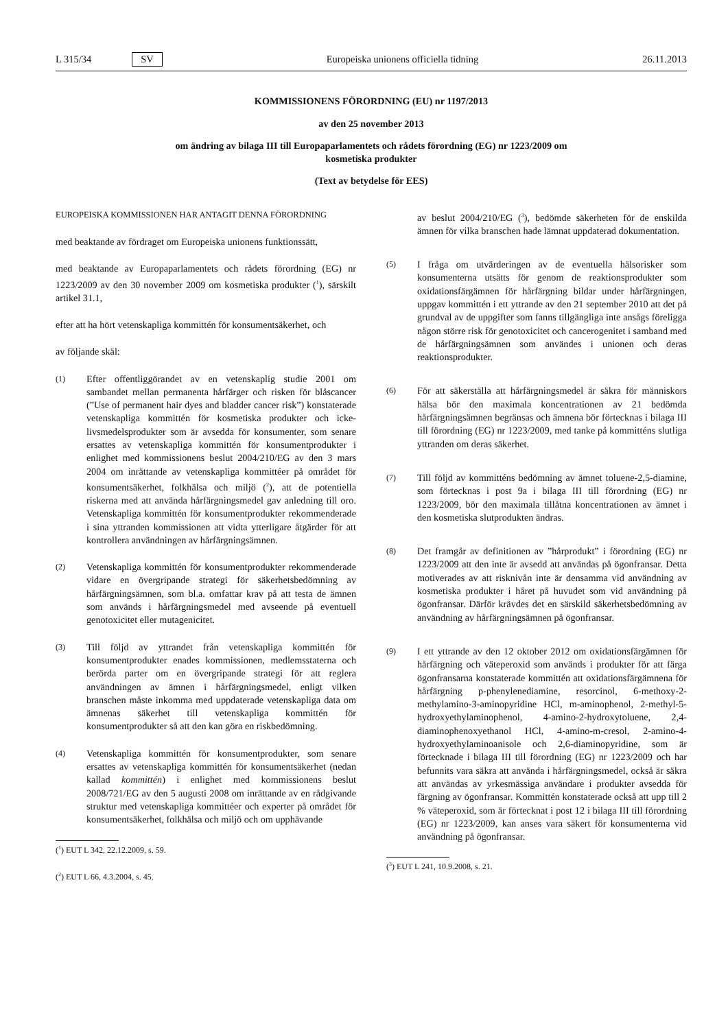L 315/34 SV Europeiska unionens officiella tidning 26.11.2013
KOMMISSIONENS FÖRORDNING (EU) nr 1197/2013
av den 25 november 2013
om ändring av bilaga III till Europaparlamentets och rådets förordning (EG) nr 1223/2009 om
kosmetiska produkter
(Text av betydelse för EES)
EUROPEISKA KOMMISSIONEN HAR ANTAGIT DENNA FÖRORDNING
med beaktande av fördraget om Europeiska unionens funktionssätt,
med beaktande av Europaparlamentets och rådets förordning (EG) nr 1223/2009 av den 30 november 2009 om kosmetiska produkter (<sup>1</sup>), särskilt artikel 31.1,
efter att ha hört vetenskapliga kommittén för konsumentsäkerhet, och
av följande skäl:
(1) Efter offentliggörandet av en vetenskaplig studie 2001 om sambandet mellan permanenta hårfärger och risken för blåscancer (”Use of permanent hair dyes and bladder cancer risk”) konstaterade vetenskapliga kommittén för kosmetiska produkter och icke-livsmedelsprodukter som är avsedda för konsumenter, som senare ersattes av vetenskapliga kommittén för konsumentprodukter i enlighet med kommissionens beslut 2004/210/EG av den 3 mars 2004 om inrättande av vetenskapliga kommittéer på området för konsumentsäkerhet, folkhälsa och miljö (<sup>2</sup>), att de potentiella riskerna med att använda hårfärgningsmedel gav anledning till oro. Vetenskapliga kommittén för konsumentprodukter rekommenderade i sina yttranden kommissionen att vidta ytterligare åtgärder för att kontrollera användningen av hårfärgningsämnen.
(2) Vetenskapliga kommittén för konsumentprodukter rekommenderade vidare en övergripande strategi för säkerhetsbedömning av hårfärgningsämnen, som bl.a. omfattar krav på att testa de ämnen som används i hårfärgningsmedel med avseende på eventuell genotoxicitet eller mutagenicitet.
(3) Till följd av yttrandet från vetenskapliga kommittén för konsumentprodukter enades kommissionen, medlemsstaterna och berörda parter om en övergripande strategi för att reglera användningen av ämnen i hårfärgningsmedel, enligt vilken branschen måste inkomma med uppdaterade vetenskapliga data om ämnenas säkerhet till vetenskapliga kommittén för konsumentprodukter så att den kan göra en riskbedömning.
(4) Vetenskapliga kommittén för konsumentprodukter, som senare ersattes av vetenskapliga kommittén för konsumentsäkerhet (nedan kallad kommittén) i enlighet med kommissionens beslut 2008/721/EG av den 5 augusti 2008 om inrättande av en rådgivande struktur med vetenskapliga kommittéer och experter på området för konsumentsäkerhet, folkhälsa och miljö och om upphävande
(<sup>1</sup>) EUT L 342, 22.12.2009, s. 59.
(<sup>2</sup>) EUT L 66, 4.3.2004, s. 45.
av beslut 2004/210/EG (<sup>3</sup>), bedömde säkerheten för de enskilda ämnen för vilka branschen hade lämnat uppdaterad dokumentation.
(5) I fråga om utvärderingen av de eventuella hälsorisker som konsumenterna utsätts för genom de reaktionsprodukter som oxidationsfärgämnen för hårfärgning bildar under hårfärgningen, uppgav kommittén i ett yttrande av den 21 september 2010 att det på grundval av de uppgifter som fanns tillgängliga inte ansågs föreligga någon större risk för genotoxicitet och cancerogenitet i samband med de hårfärgningsämnen som användes i unionen och deras reaktionsprodukter.
(6) För att säkerställa att hårfärgningsmedel är säkra för människors hälsa bör den maximala koncentrationen av 21 bedömda hårfärgningsämnen begränsas och ämnena bör förtecknas i bilaga III till förordning (EG) nr 1223/2009, med tanke på kommitténs slutliga yttranden om deras säkerhet.
(7) Till följd av kommitténs bedömning av ämnet toluene-2,5-diamine, som förtecknas i post 9a i bilaga III till förordning (EG) nr 1223/2009, bör den maximala tillåtna koncentrationen av ämnet i den kosmetiska slutprodukten ändras.
(8) Det framgår av definitionen av ”hårprodukt” i förordning (EG) nr 1223/2009 att den inte är avsedd att användas på ögonfransar. Detta motiverades av att risknivån inte är densamma vid användning av kosmetiska produkter i håret på huvudet som vid användning på ögonfransar. Därför krävdes det en särskild säkerhetsbedömning av användning av hårfärgningsämnen på ögonfransar.
(9) I ett yttrande av den 12 oktober 2012 om oxidationsfärgämnen för hårfärgning och väteperoxid som används i produkter för att färga ögonfransarna konstaterade kommittén att oxidationsfärgämnena för hårfärgning p-phenylenediamine, resorcinol, 6-methoxy-2-methylamino-3-aminopyridine HCl, m-aminophenol, 2-methyl-5-hydroxyethylaminophenol, 4-amino-2-hydroxytoluene, 2,4-diaminophenoxyethanol HCl, 4-amino-m-cresol, 2-amino-4-hydroxyethylaminoanisole och 2,6-diaminopyridine, som är förtecknade i bilaga III till förordning (EG) nr 1223/2009 och har befunnits vara säkra att använda i hårfärgningsmedel, också är säkra att användas av yrkesmässiga användare i produkter avsedda för färgning av ögonfransar. Kommittén konstaterade också att upp till 2 % väteperoxid, som är förtecknat i post 12 i bilaga III till förordning (EG) nr 1223/2009, kan anses vara säkert för konsumenterna vid användning på ögonfransar.
(<sup>3</sup>) EUT L 241, 10.9.2008, s. 21.